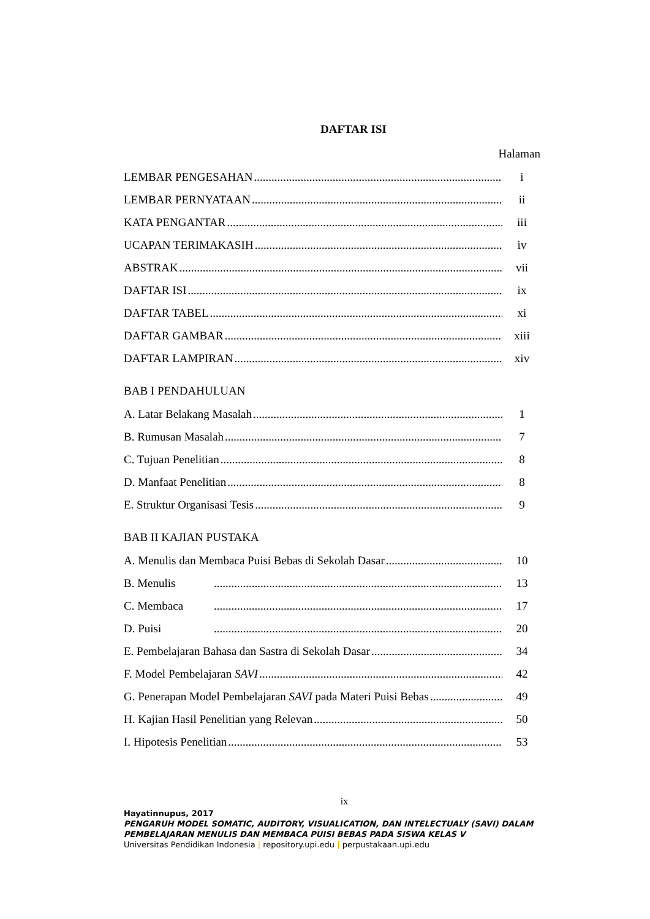DAFTAR ISI
Halaman
LEMBAR PENGESAHAN i
LEMBAR PERNYATAAN ii
KATA PENGANTAR iii
UCAPAN TERIMAKASIH iv
ABSTRAK vii
DAFTAR ISI ix
DAFTAR TABEL xi
DAFTAR GAMBAR xiii
DAFTAR LAMPIRAN xiv
BAB I PENDAHULUAN
A. Latar Belakang Masalah 1
B. Rumusan Masalah 7
C. Tujuan Penelitian 8
D. Manfaat Penelitian 8
E. Struktur Organisasi Tesis 9
BAB II KAJIAN PUSTAKA
A. Menulis dan Membaca Puisi Bebas di Sekolah Dasar 10
B. Menulis 13
C. Membaca 17
D. Puisi 20
E. Pembelajaran Bahasa dan Sastra di Sekolah Dasar 34
F. Model Pembelajaran SAVI 42
G. Penerapan Model Pembelajaran SAVI pada Materi Puisi Bebas 49
H. Kajian Hasil Penelitian yang Relevan 50
I. Hipotesis Penelitian 53
ix
Hayatinnupus, 2017
PENGARUH MODEL SOMATIC, AUDITORY, VISUALICATION, DAN INTELECTUALY (SAVI) DALAM PEMBELAJARAN MENULIS DAN MEMBACA PUISI BEBAS PADA SISWA KELAS V
Universitas Pendidikan Indonesia | repository.upi.edu | perpustakaan.upi.edu